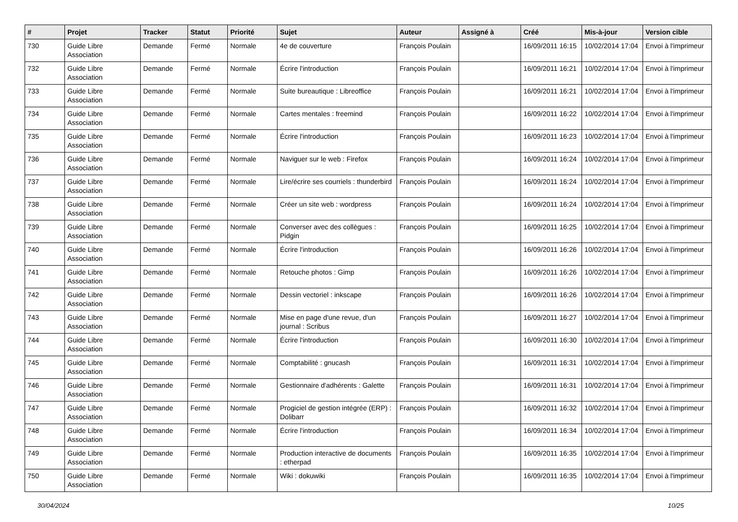| # | Projet | Tracker | Statut | Priorité | Sujet | Auteur | Assigné à | Créé | Mis-à-jour | Version cible |
| --- | --- | --- | --- | --- | --- | --- | --- | --- | --- | --- |
| 730 | Guide Libre Association | Demande | Fermé | Normale | 4e de couverture | François Poulain | | 16/09/2011 16:15 | 10/02/2014 17:04 | Envoi à l'imprimeur |
| 732 | Guide Libre Association | Demande | Fermé | Normale | Écrire l'introduction | François Poulain | | 16/09/2011 16:21 | 10/02/2014 17:04 | Envoi à l'imprimeur |
| 733 | Guide Libre Association | Demande | Fermé | Normale | Suite bureautique : Libreoffice | François Poulain | | 16/09/2011 16:21 | 10/02/2014 17:04 | Envoi à l'imprimeur |
| 734 | Guide Libre Association | Demande | Fermé | Normale | Cartes mentales : freemind | François Poulain | | 16/09/2011 16:22 | 10/02/2014 17:04 | Envoi à l'imprimeur |
| 735 | Guide Libre Association | Demande | Fermé | Normale | Écrire l'introduction | François Poulain | | 16/09/2011 16:23 | 10/02/2014 17:04 | Envoi à l'imprimeur |
| 736 | Guide Libre Association | Demande | Fermé | Normale | Naviguer sur le web : Firefox | François Poulain | | 16/09/2011 16:24 | 10/02/2014 17:04 | Envoi à l'imprimeur |
| 737 | Guide Libre Association | Demande | Fermé | Normale | Lire/écrire ses courriels : thunderbird | François Poulain | | 16/09/2011 16:24 | 10/02/2014 17:04 | Envoi à l'imprimeur |
| 738 | Guide Libre Association | Demande | Fermé | Normale | Créer un site web : wordpress | François Poulain | | 16/09/2011 16:24 | 10/02/2014 17:04 | Envoi à l'imprimeur |
| 739 | Guide Libre Association | Demande | Fermé | Normale | Converser avec des collègues : Pidgin | François Poulain | | 16/09/2011 16:25 | 10/02/2014 17:04 | Envoi à l'imprimeur |
| 740 | Guide Libre Association | Demande | Fermé | Normale | Écrire l'introduction | François Poulain | | 16/09/2011 16:26 | 10/02/2014 17:04 | Envoi à l'imprimeur |
| 741 | Guide Libre Association | Demande | Fermé | Normale | Retouche photos : Gimp | François Poulain | | 16/09/2011 16:26 | 10/02/2014 17:04 | Envoi à l'imprimeur |
| 742 | Guide Libre Association | Demande | Fermé | Normale | Dessin vectoriel : inkscape | François Poulain | | 16/09/2011 16:26 | 10/02/2014 17:04 | Envoi à l'imprimeur |
| 743 | Guide Libre Association | Demande | Fermé | Normale | Mise en page d'une revue, d'un journal : Scribus | François Poulain | | 16/09/2011 16:27 | 10/02/2014 17:04 | Envoi à l'imprimeur |
| 744 | Guide Libre Association | Demande | Fermé | Normale | Écrire l'introduction | François Poulain | | 16/09/2011 16:30 | 10/02/2014 17:04 | Envoi à l'imprimeur |
| 745 | Guide Libre Association | Demande | Fermé | Normale | Comptabilité : gnucash | François Poulain | | 16/09/2011 16:31 | 10/02/2014 17:04 | Envoi à l'imprimeur |
| 746 | Guide Libre Association | Demande | Fermé | Normale | Gestionnaire d'adhérents : Galette | François Poulain | | 16/09/2011 16:31 | 10/02/2014 17:04 | Envoi à l'imprimeur |
| 747 | Guide Libre Association | Demande | Fermé | Normale | Progiciel de gestion intégrée (ERP) : Dolibarr | François Poulain | | 16/09/2011 16:32 | 10/02/2014 17:04 | Envoi à l'imprimeur |
| 748 | Guide Libre Association | Demande | Fermé | Normale | Écrire l'introduction | François Poulain | | 16/09/2011 16:34 | 10/02/2014 17:04 | Envoi à l'imprimeur |
| 749 | Guide Libre Association | Demande | Fermé | Normale | Production interactive de documents : etherpad | François Poulain | | 16/09/2011 16:35 | 10/02/2014 17:04 | Envoi à l'imprimeur |
| 750 | Guide Libre Association | Demande | Fermé | Normale | Wiki : dokuwiki | François Poulain | | 16/09/2011 16:35 | 10/02/2014 17:04 | Envoi à l'imprimeur |
30/04/2024 10/25